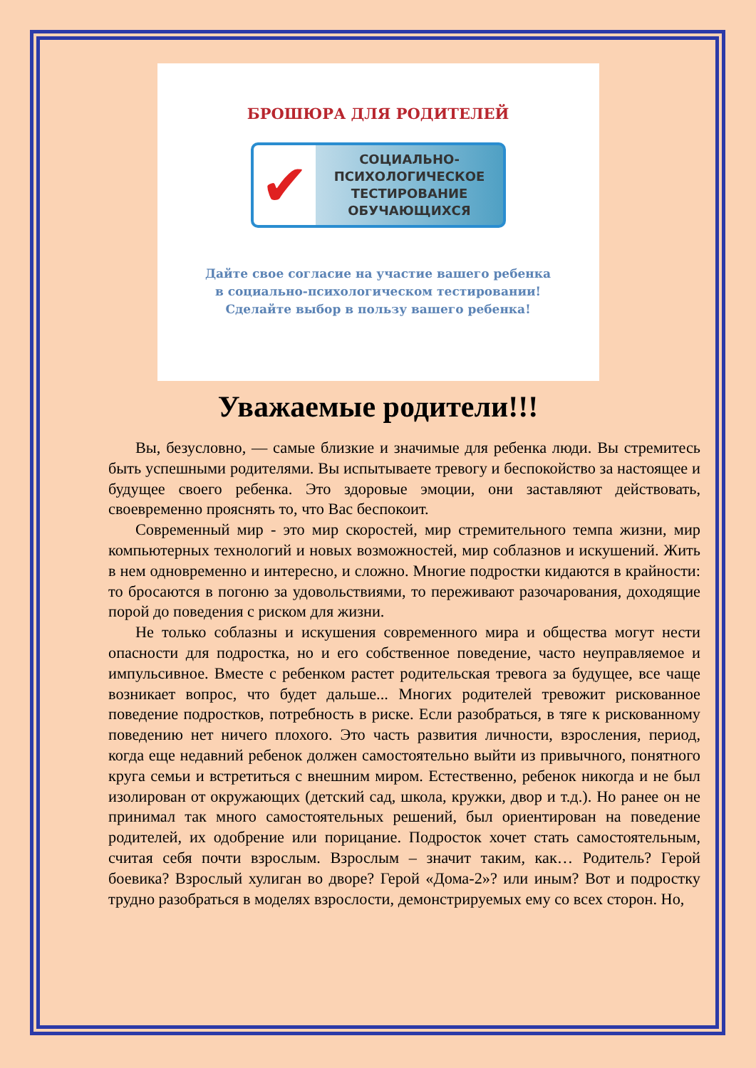БРОШЮРА ДЛЯ РОДИТЕЛЕЙ
✔
СОЦИАЛЬНО-
ПСИХОЛОГИЧЕСКОЕ
ТЕСТИРОВАНИЕ
ОБУЧАЮЩИХСЯ
Дайте свое согласие на участие вашего ребенка
в социально-психологическом тестировании!
Сделайте выбор в пользу вашего ребенка!
Уважаемые родители!!!
Вы, безусловно, — самые близкие и значимые для ребенка люди. Вы стремитесь быть успешными родителями. Вы испытываете тревогу и беспокойство за настоящее и будущее своего ребенка. Это здоровые эмоции, они заставляют действовать, своевременно прояснять то, что Вас беспокоит.
Современный мир - это мир скоростей, мир стремительного темпа жизни, мир компьютерных технологий и новых возможностей, мир соблазнов и искушений. Жить в нем одновременно и интересно, и сложно. Многие подростки кидаются в крайности: то бросаются в погоню за удовольствиями, то переживают разочарования, доходящие порой до поведения с риском для жизни.
Не только соблазны и искушения современного мира и общества могут нести опасности для подростка, но и его собственное поведение, часто неуправляемое и импульсивное. Вместе с ребенком растет родительская тревога за будущее, все чаще возникает вопрос, что будет дальше... Многих родителей тревожит рискованное поведение подростков, потребность в риске. Если разобраться, в тяге к рискованному поведению нет ничего плохого. Это часть развития личности, взросления, период, когда еще недавний ребенок должен самостоятельно выйти из привычного, понятного круга семьи и встретиться с внешним миром. Естественно, ребенок никогда и не был изолирован от окружающих (детский сад, школа, кружки, двор и т.д.). Но ранее он не принимал так много самостоятельных решений, был ориентирован на поведение родителей, их одобрение или порицание. Подросток хочет стать самостоятельным, считая себя почти взрослым. Взрослым – значит таким, как… Родитель? Герой боевика? Взрослый хулиган во дворе? Герой «Дома-2»? или иным? Вот и подростку трудно разобраться в моделях взрослости, демонстрируемых ему со всех сторон. Но,